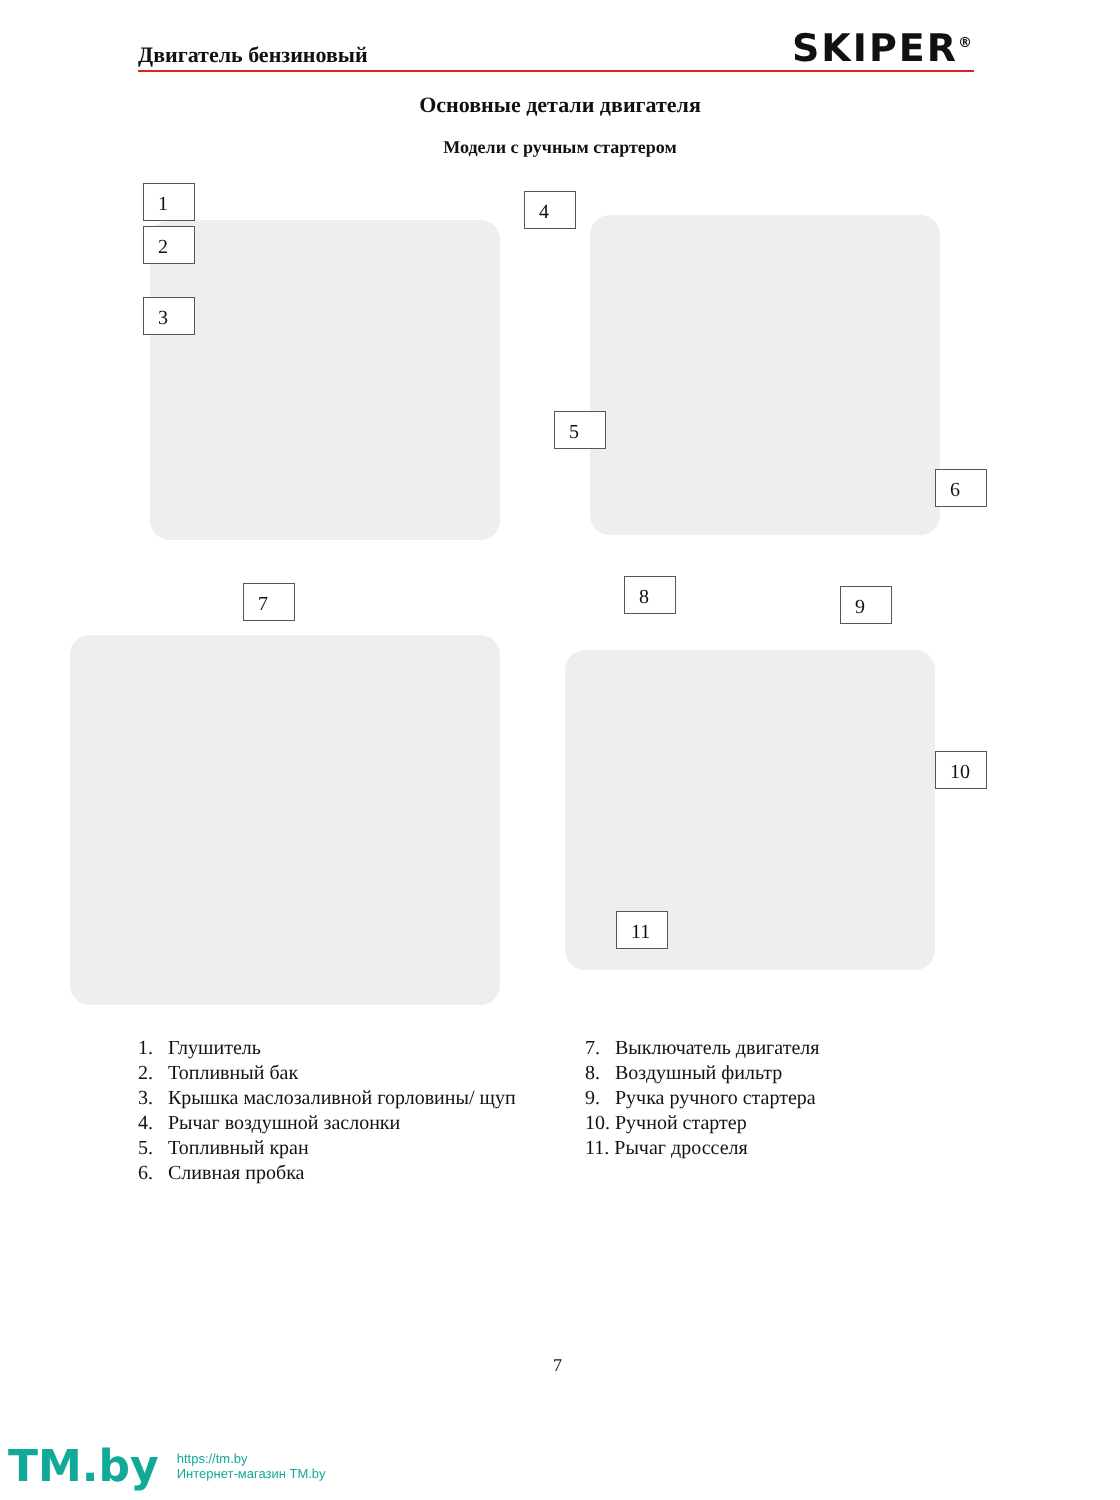Двигатель бензиновый
SKIPER<sup>®</sup>
Основные детали двигателя
Модели с ручным стартером
1
2
3
4
5
6
7 8 9
10
11
1. Глушитель
2. Топливный бак
3. Крышка маслозаливной горловины/ щуп
4. Рычаг воздушной заслонки
5. Топливный кран
6. Сливная пробка
7. Выключатель двигателя
8. Воздушный фильтр
9. Ручка ручного стартера
10. Ручной стартер
11. Рычаг дросселя
7
TM.by
https://tm.by
Интернет-магазин TM.by